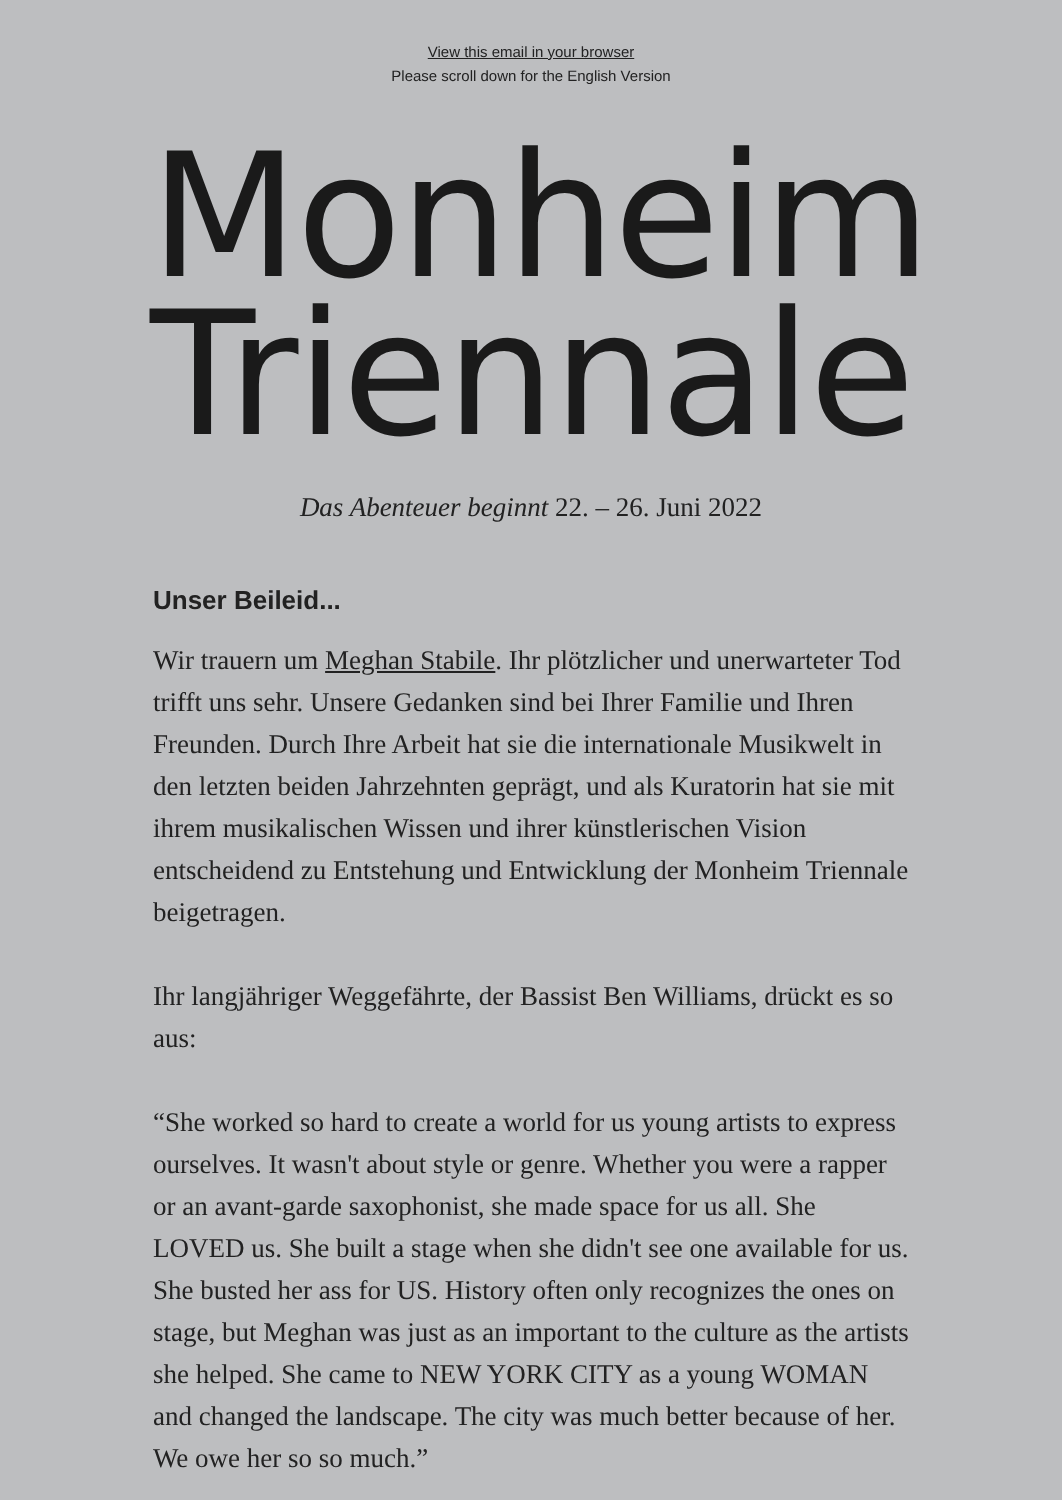View this email in your browser
Please scroll down for the English Version
Monheim
Triennale
Das Abenteuer beginnt 22. – 26. Juni 2022
Unser Beileid...
Wir trauern um Meghan Stabile. Ihr plötzlicher und unerwarteter Tod trifft uns sehr. Unsere Gedanken sind bei Ihrer Familie und Ihren Freunden. Durch Ihre Arbeit hat sie die internationale Musikwelt in den letzten beiden Jahrzehnten geprägt, und als Kuratorin hat sie mit ihrem musikalischen Wissen und ihrer künstlerischen Vision entscheidend zu Entstehung und Entwicklung der Monheim Triennale beigetragen.
Ihr langjähriger Weggefährte, der Bassist Ben Williams, drückt es so aus:
“She worked so hard to create a world for us young artists to express ourselves. It wasn't about style or genre. Whether you were a rapper or an avant-garde saxophonist, she made space for us all. She LOVED us. She built a stage when she didn't see one available for us. She busted her ass for US. History often only recognizes the ones on stage, but Meghan was just as an important to the culture as the artists she helped. She came to NEW YORK CITY as a young WOMAN and changed the landscape. The city was much better because of her. We owe her so so much.”